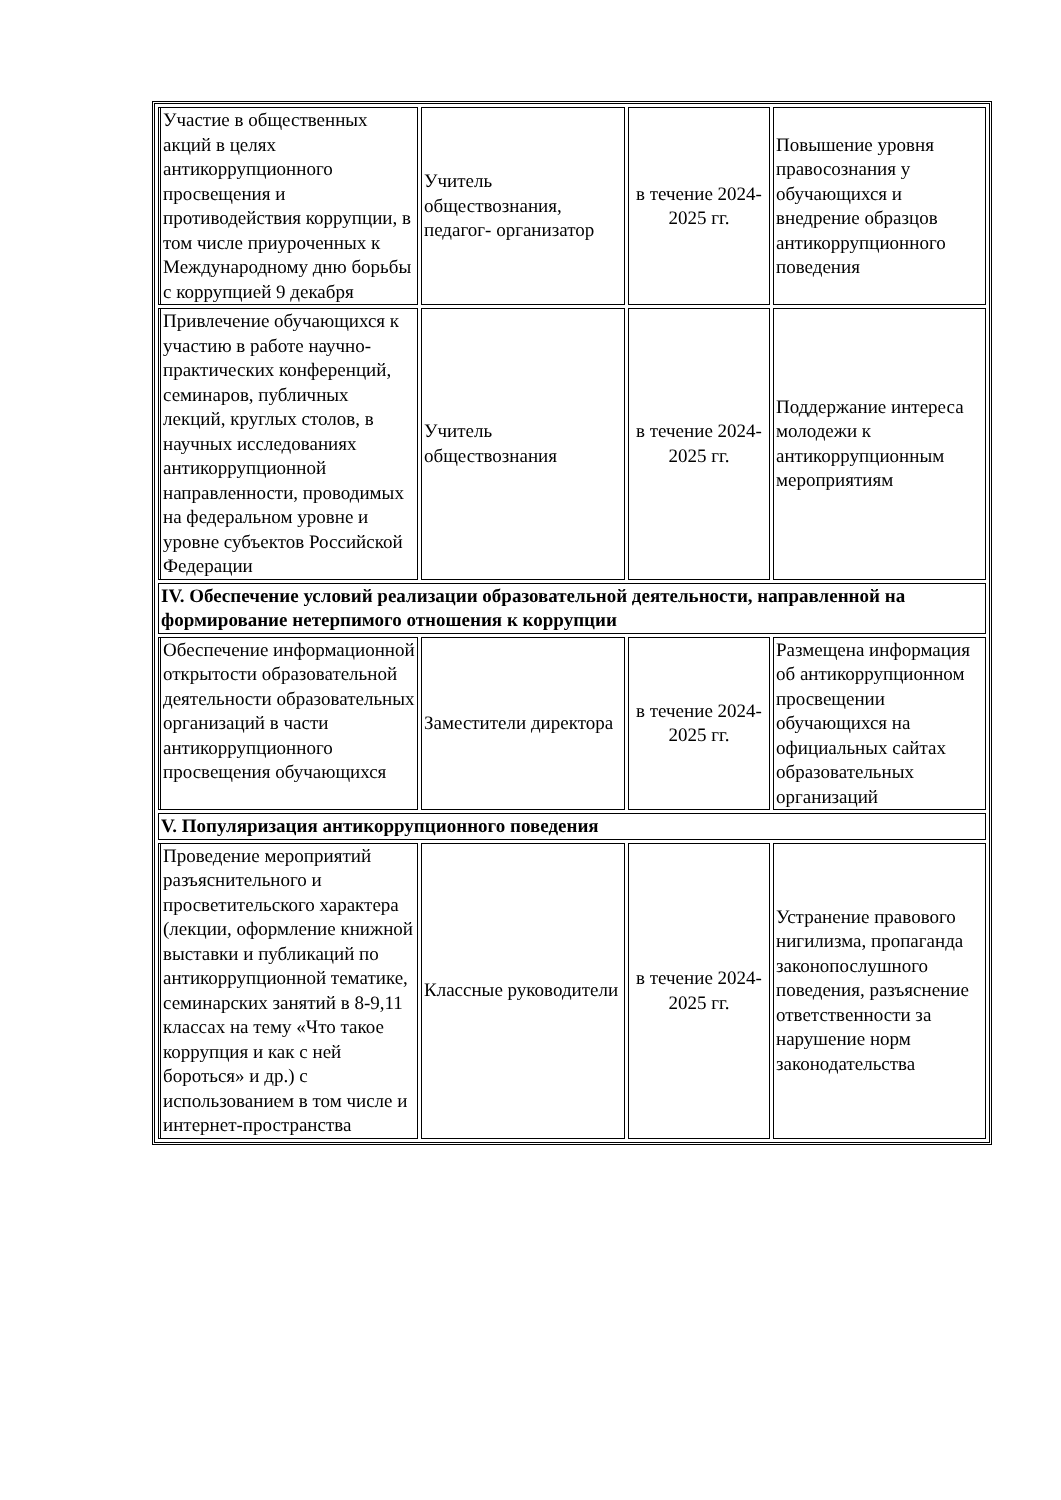| Участие в общественных акций в целях антикоррупционного просвещения и противодействия коррупции, в том числе приуроченных к Международному дню борьбы с коррупцией 9 декабря | Учитель обществознания, педагог- организатор | в течение 2024-2025 гг. | Повышение уровня правосознания у обучающихся и внедрение образцов антикоррупционного поведения |
| Привлечение обучающихся к участию в работе научно-практических конференций, семинаров, публичных лекций, круглых столов, в научных исследованиях антикоррупционной направленности, проводимых на федеральном уровне и уровне субъектов Российской Федерации | Учитель обществознания | в течение 2024-2025 гг. | Поддержание интереса молодежи к антикоррупционным мероприятиям |
| IV. Обеспечение условий реализации образовательной деятельности, направленной на формирование нетерпимого отношения к коррупции | | | |
| Обеспечение информационной открытости образовательной деятельности образовательных организаций в части антикоррупционного просвещения обучающихся | Заместители директора | в течение 2024-2025 гг. | Размещена информация об антикоррупционном просвещении обучающихся на официальных сайтах образовательных организаций |
| V. Популяризация антикоррупционного поведения | | | |
| Проведение мероприятий разъяснительного и просветительского характера (лекции, оформление книжной выставки и публикаций по антикоррупционной тематике, семинарских занятий в 8-9,11 классах на тему «Что такое коррупция и как с ней бороться» и др.) с использованием в том числе и интернет-пространства | Классные руководители | в течение 2024-2025 гг. | Устранение правового нигилизма, пропаганда законопослушного поведения, разъяснение ответственности за нарушение норм законодательства |